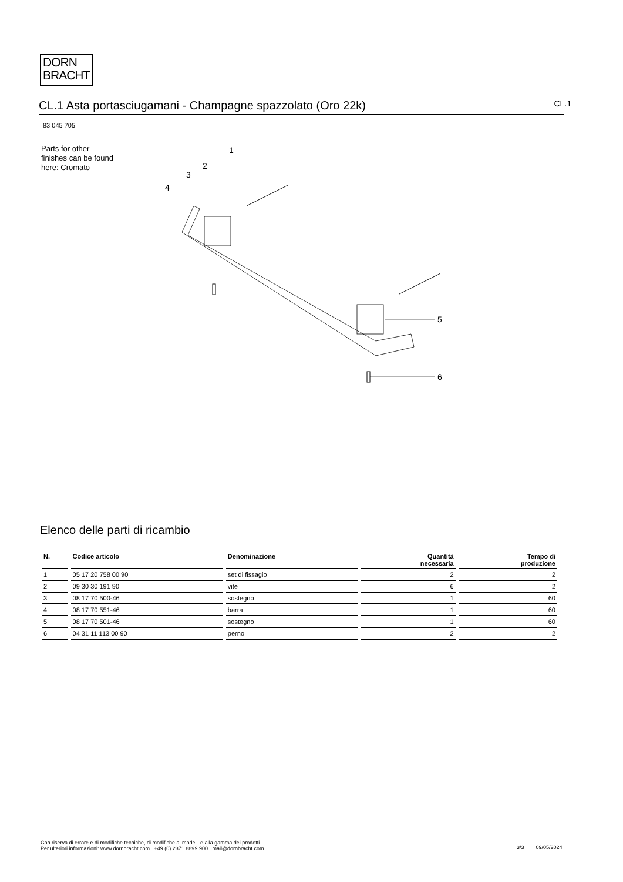DORN
BRACHT
CL.1 Asta portasciugamani - Champagne spazzolato (Oro 22k) CL.1
83 045 705
Parts for other
finishes can be found
here: Cromato
1
2
3
4
5
6
Elenco delle parti di ricambio
| N. | Codice articolo | Denominazione | Quantità necessaria | Tempo di produzione |
| --- | --- | --- | --- | --- |
| 1 | 05 17 20 758 00 90 | set di fissagio | 2 | 2 |
| 2 | 09 30 30 191 90 | vite | 6 | 2 |
| 3 | 08 17 70 500-46 | sostegno | 1 | 60 |
| 4 | 08 17 70 551-46 | barra | 1 | 60 |
| 5 | 08 17 70 501-46 | sostegno | 1 | 60 |
| 6 | 04 31 11 113 00 90 | perno | 2 | 2 |
Con riserva di errore e di modifiche tecniche, di modifiche ai modelli e alla gamma dei prodotti.
Per ulteriori informazioni: www.dornbracht.com +49 (0) 2371 8899 900 mail@dornbracht.com
3/3 09/05/2024